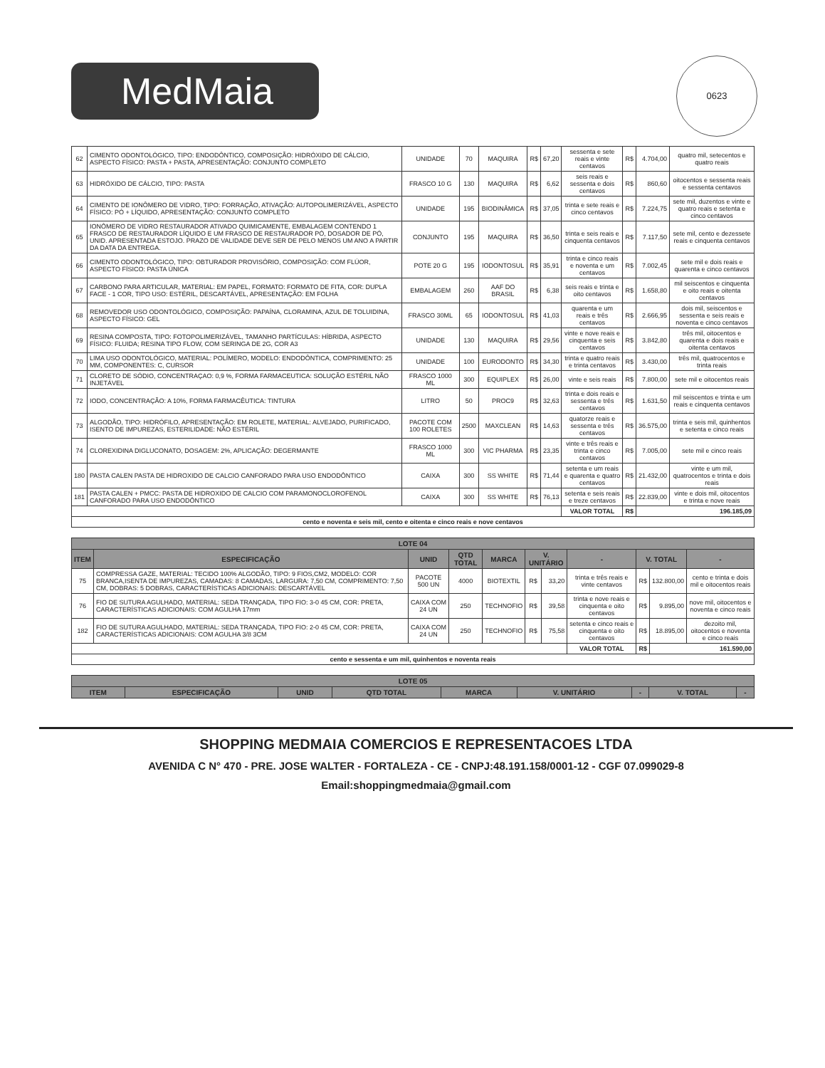MedMaia
0623
| 62 | CIMENTO ODONTOLÓGICO, TIPO: ENDODÔNTICO, COMPOSIÇÃO: HIDRÓXIDO DE CÁLCIO, ASPECTO FÍSICO: PASTA + PASTA, APRESENTAÇÃO: CONJUNTO COMPLETO | UNIDADE | 70 | MAQUIRA | R$ | 67,20 | sessenta e sete reais e vinte centavos | R$ | 4.704,00 | quatro mil, setecentos e quatro reais |
| 63 | HIDRÓXIDO DE CÁLCIO, TIPO: PASTA | FRASCO 10 G | 130 | MAQUIRA | R$ | 6,62 | seis reais e sessenta e dois centavos | R$ | 860,60 | oitocentos e sessenta reais e sessenta centavos |
| 64 | CIMENTO DE IONÔMERO DE VIDRO, TIPO: FORRAÇÃO, ATIVAÇÃO: AUTOPOLIMERIZÁVEL, ASPECTO FÍSICO: PÓ + LÍQUIDO, APRESENTAÇÃO: CONJUNTO COMPLETO | UNIDADE | 195 | BIODINÂMICA | R$ | 37,05 | trinta e sete reais e cinco centavos | R$ | 7.224,75 | sete mil, duzentos e vinte e quatro reais e setenta e cinco centavos |
| 65 | IONÔMERO DE VIDRO RESTAURADOR ATIVADO QUIMICAMENTE, EMBALAGEM CONTENDO 1 FRASCO DE RESTAURADOR LÍQUIDO E UM FRASCO DE RESTAURADOR PÓ, DOSADOR DE PÓ, UNID. APRESENTADA ESTOJO. PRAZO DE VALIDADE DEVE SER DE PELO MENOS UM ANO A PARTIR DA DATA DA ENTREGA. | CONJUNTO | 195 | MAQUIRA | R$ | 36,50 | trinta e seis reais e cinquenta centavos | R$ | 7.117,50 | sete mil, cento e dezessete reais e cinquenta centavos |
| 66 | CIMENTO ODONTOLÓGICO, TIPO: OBTURADOR PROVISÓRIO, COMPOSIÇÃO: COM FLÚOR, ASPECTO FÍSICO: PASTA ÚNICA | POTE 20 G | 195 | IODONTOSUL | R$ | 35,91 | trinta e cinco reais e noventa e um centavos | R$ | 7.002,45 | sete mil e dois reais e quarenta e cinco centavos |
| 67 | CARBONO PARA ARTICULAR, MATERIAL: EM PAPEL, FORMATO: FORMATO DE FITA, COR: DUPLA FACE - 1 COR, TIPO USO: ESTÉRIL, DESCARTÁVEL, APRESENTAÇÃO: EM FOLHA | EMBALAGEM | 260 | AAF DO BRASIL | R$ | 6,38 | seis reais e trinta e oito centavos | R$ | 1.658,80 | mil seiscentos e cinquenta e oito reais e oitenta centavos |
| 68 | REMOVEDOR USO ODONTOLÓGICO, COMPOSIÇÃO: PAPAÍNA, CLORAMINA, AZUL DE TOLUIDINA, ASPECTO FÍSICO: GEL | FRASCO 30ML | 65 | IODONTOSUL | R$ | 41,03 | quarenta e um reais e três centavos | R$ | 2.666,95 | dois mil, seiscentos e sessenta e seis reais e noventa e cinco centavos |
| 69 | RESINA COMPOSTA, TIPO: FOTOPOLIMERIZÁVEL, TAMANHO PARTÍCULAS: HÍBRIDA, ASPECTO FÍSICO: FLUIDA; RESINA TIPO FLOW, COM SERINGA DE 2G, COR A3 | UNIDADE | 130 | MAQUIRA | R$ | 29,56 | vinte e nove reais e cinquenta e seis centavos | R$ | 3.842,80 | três mil, oitocentos e quarenta e dois reais e oitenta centavos |
| 70 | LIMA USO ODONTOLÓGICO, MATERIAL: POLÍMERO, MODELO: ENDODÔNTICA, COMPRIMENTO: 25 MM, COMPONENTES: C, CURSOR | UNIDADE | 100 | EURODONTO | R$ | 34,30 | trinta e quatro reais e trinta centavos | R$ | 3.430,00 | três mil, quatrocentos e trinta reais |
| 71 | CLORETO DE SÓDIO, CONCENTRAÇAO: 0,9 %, FORMA FARMACEUTICA: SOLUÇÃO ESTÉRIL NÃO INJETÁVEL | FRASCO 1000 ML | 300 | EQUIPLEX | R$ | 26,00 | vinte e seis reais | R$ | 7.800,00 | sete mil e oitocentos reais |
| 72 | IODO, CONCENTRAÇÃO: A 10%, FORMA FARMACÊUTICA: TINTURA | LITRO | 50 | PROC9 | R$ | 32,63 | trinta e dois reais e sessenta e três centavos | R$ | 1.631,50 | mil seiscentos e trinta e um reais e cinquenta centavos |
| 73 | ALGODÃO, TIPO: HIDRÓFILO, APRESENTAÇÃO: EM ROLETE, MATERIAL: ALVEJADO, PURIFICADO, ISENTO DE IMPUREZAS, ESTERILIDADE: NÃO ESTÉRIL | PACOTE COM 100 ROLETES | 2500 | MAXCLEAN | R$ | 14,63 | quatorze reais e sessenta e três centavos | R$ | 36.575,00 | trinta e seis mil, quinhentos e setenta e cinco reais |
| 74 | CLOREXIDINA DIGLUCONATO, DOSAGEM: 2%, APLICAÇÃO: DEGERMANTE | FRASCO 1000 ML | 300 | VIC PHARMA | R$ | 23,35 | vinte e três reais e trinta e cinco centavos | R$ | 7.005,00 | sete mil e cinco reais |
| 180 | PASTA CALEN PASTA DE HIDROXIDO DE CALCIO CANFORADO PARA USO ENDODÔNTICO | CAIXA | 300 | SS WHITE | R$ | 71,44 | setenta e um reais e quarenta e quatro centavos | R$ | 21.432,00 | vinte e um mil, quatrocentos e trinta e dois reais |
| 181 | PASTA CALEN + PMCC: PASTA DE HIDROXIDO DE CALCIO COM PARAMONOCLOROFENOL CANFORADO PARA USO ENDODÔNTICO | CAIXA | 300 | SS WHITE | R$ | 76,13 | setenta e seis reais e treze centavos | R$ | 22.839,00 | vinte e dois mil, oitocentos e trinta e nove reais |
| | | | | | | | VALOR TOTAL | R$ | 196.185,09 | |
| cento e noventa e seis mil, cento e oitenta e cinco reais e nove centavos | | | | | | | | | | |
| LOTE 04 | | | | | | | | | | |
| --- | --- | --- | --- | --- | --- | --- | --- | --- | --- | --- |
| ITEM | ESPECIFICAÇÃO | UNID | QTD TOTAL | MARCA | V. UNITÁRIO | | - | V. TOTAL | | - |
| 75 | COMPRESSA GAZE, MATERIAL: TECIDO 100% ALGODÃO, TIPO: 9 FIOS,CM2, MODELO: COR BRANCA,ISENTA DE IMPUREZAS, CAMADAS: 8 CAMADAS, LARGURA: 7,50 CM, COMPRIMENTO: 7,50 CM, DOBRAS: 5 DOBRAS, CARACTERÍSTICAS ADICIONAIS: DESCARTÁVEL | PACOTE 500 UN | 4000 | BIOTEXTIL | R$ | 33,20 | trinta e três reais e vinte centavos | R$ | 132.800,00 | cento e trinta e dois mil e oitocentos reais |
| 76 | FIO DE SUTURA AGULHADO, MATERIAL: SEDA TRANÇADA, TIPO FIO: 3-0 45 CM, COR: PRETA, CARACTERÍSTICAS ADICIONAIS: COM AGULHA 17mm | CAIXA COM 24 UN | 250 | TECHNOFIO | R$ | 39,58 | trinta e nove reais e cinquenta e oito centavos | R$ | 9.895,00 | nove mil, oitocentos e noventa e cinco reais |
| 182 | FIO DE SUTURA AGULHADO, MATERIAL: SEDA TRANÇADA, TIPO FIO: 2-0 45 CM, COR: PRETA, CARACTERÍSTICAS ADICIONAIS: COM AGULHA 3/8 3CM | CAIXA COM 24 UN | 250 | TECHNOFIO | R$ | 75,58 | setenta e cinco reais e cinquenta e oito centavos | R$ | 18.895,00 | dezoito mil, oitocentos e noventa e cinco reais |
| | | | | | | | VALOR TOTAL | R$ | 161.590,00 | |
| cento e sessenta e um mil, quinhentos e noventa reais | | | | | | | | | | |
| LOTE 05 | | | | | | | | |
| --- | --- | --- | --- | --- | --- | --- | --- | --- |
| ITEM | ESPECIFICAÇÃO | UNID | QTD TOTAL | MARCA | V. UNITÁRIO | - | V. TOTAL | - |
SHOPPING MEDMAIA COMERCIOS E REPRESENTACOES LTDA
AVENIDA C N° 470 - PRE. JOSE WALTER - FORTALEZA - CE - CNPJ:48.191.158/0001-12 - CGF 07.099029-8
Email:shoppingmedmaia@gmail.com